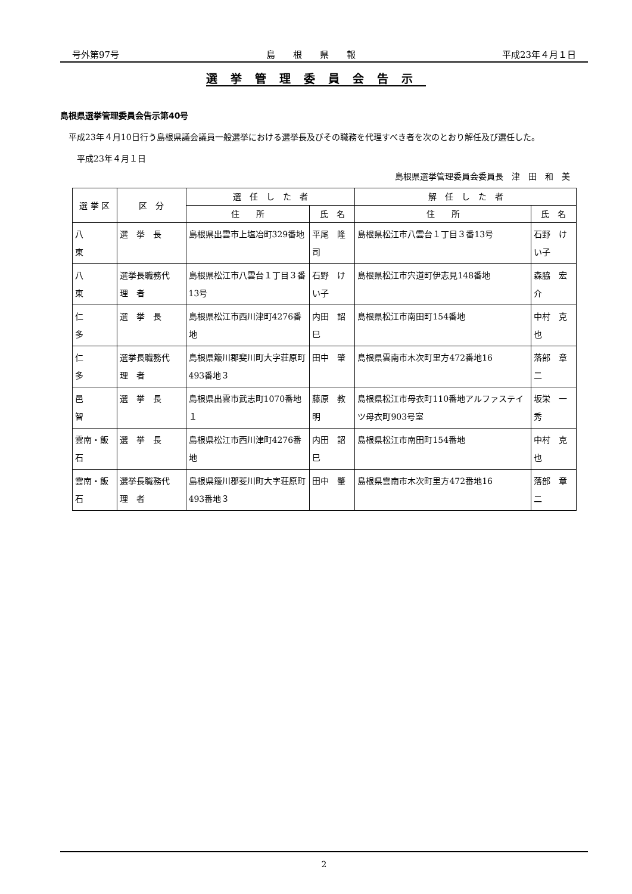号外第97号 島　　根　　県　　報 平成23年４月１日
選挙管理委員会告示
島根県選挙管理委員会告示第40号
　平成23年４月10日行う島根県議会議員一般選挙における選挙長及びその職務を代理すべき者を次のとおり解任及び選任した。
　　平成23年４月１日
島根県選挙管理委員会委員長　津　田　和　美
| 選 挙 区 | 区 分 | 選 任 し た 者 | | 解 任 し た 者 | |
| --- | --- | --- | --- | --- | --- |
| | | 住 所 | 氏 名 | 住 所 | 氏 名 |
| 八 東 | 選 挙 長 | 島根県出雲市上塩冶町329番地 | 平尾 隆司 | 島根県松江市八雲台１丁目３番13号 | 石野 けい子 |
| 八 東 | 選挙長職務代 理 者 | 島根県松江市八雲台１丁目３番13号 | 石野 けい子 | 島根県松江市宍道町伊志見148番地 | 森脇 宏介 |
| 仁 多 | 選 挙 長 | 島根県松江市西川津町4276番地 | 内田 詔巳 | 島根県松江市南田町154番地 | 中村 克也 |
| 仁 多 | 選挙長職務代 理 者 | 島根県簸川郡斐川町大字荘原町493番地３ | 田中 肇 | 島根県雲南市木次町里方472番地16 | 落部 章二 |
| 邑 智 | 選 挙 長 | 島根県出雲市武志町1070番地１ | 藤原 教明 | 島根県松江市母衣町110番地アルファステイツ母衣町903号室 | 坂栄 一秀 |
| 雲南・飯石 | 選 挙 長 | 島根県松江市西川津町4276番地 | 内田 詔巳 | 島根県松江市南田町154番地 | 中村 克也 |
| 雲南・飯石 | 選挙長職務代 理 者 | 島根県簸川郡斐川町大字荘原町493番地３ | 田中 肇 | 島根県雲南市木次町里方472番地16 | 落部 章二 |
2